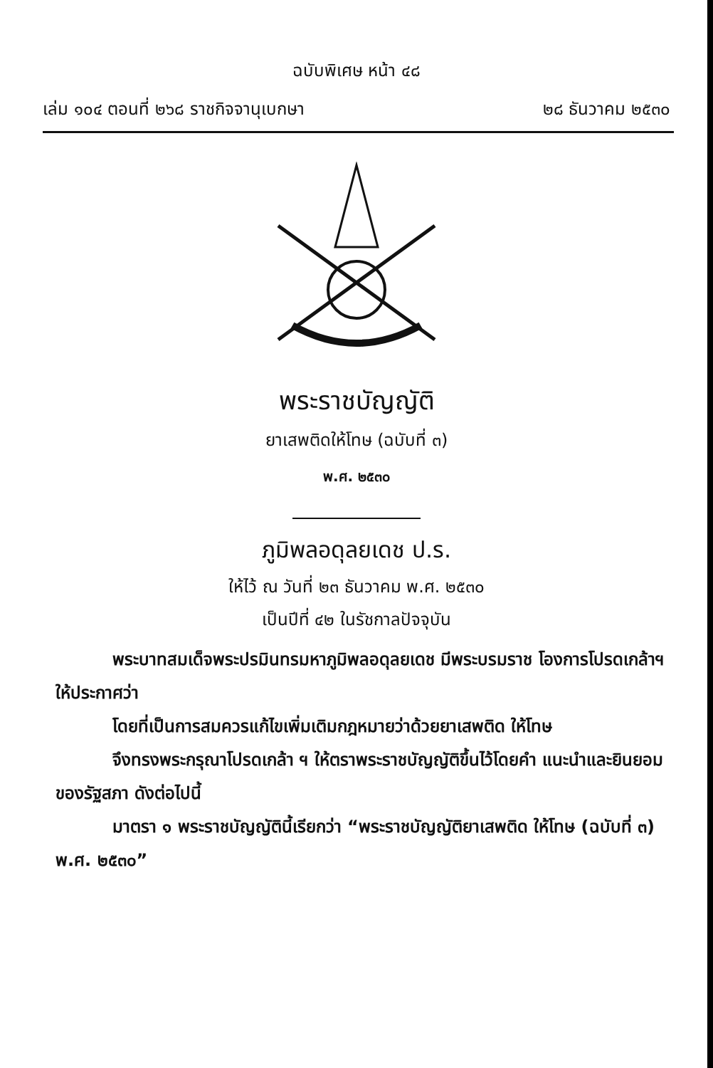ฉบับพิเศษ หน้า ๔๘
เล่ม ๑๐๔ ตอนที่ ๒๖๘ ราชกิจจานุเบกษา ๒๘ ธันวาคม ๒๕๓๐
พระราชบัญญัติ
ยาเสพติดให้โทษ (ฉบับที่ ๓)
พ.ศ. ๒๕๓๐
ภูมิพลอดุลยเดช ป.ร.
ให้ไว้ ณ วันที่ ๒๓ ธันวาคม พ.ศ. ๒๕๓๐
เป็นปีที่ ๔๒ ในรัชกาลปัจจุบัน
พระบาทสมเด็จพระปรมินทรมหาภูมิพลอดุลยเดช มีพระบรมราช โองการโปรดเกล้าฯ ให้ประกาศว่า
โดยที่เป็นการสมควรแก้ไขเพิ่มเติมกฎหมายว่าด้วยยาเสพติด ให้โทษ
จึงทรงพระกรุณาโปรดเกล้า ฯ ให้ตราพระราชบัญญัติขึ้นไว้โดยคำ แนะนำและยินยอมของรัฐสภา ดังต่อไปนี้
มาตรา ๑ พระราชบัญญัตินี้เรียกว่า “พระราชบัญญัติยาเสพติด ให้โทษ (ฉบับที่ ๓) พ.ศ. ๒๕๓๐”